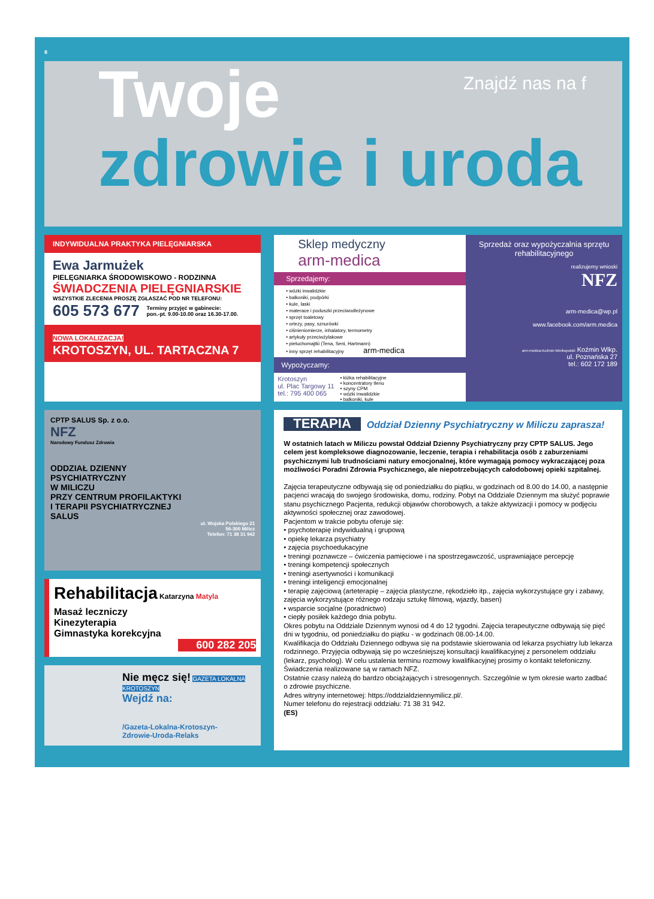8
Znajdź nas na f
Twoje
zdrowie i uroda
INDYWIDUALNA PRAKTYKA PIELĘGNIARSKA
Ewa Jarmużek
PIELĘGNIARKA ŚRODOWISKOWO - RODZINNA
ŚWIADCZENIA PIELĘGNIARSKIE
WSZYSTKIE ZLECENIA PROSZĘ ZGŁASZAĆ POD NR TELEFONU:
605 573 677 Terminy przyjęć w gabinecie:
pon.-pt. 9.00-10.00 oraz 16.30-17.00.
NOWA LOKALIZACJA!
KROTOSZYN, UL. TARTACZNA 7
CPTP SALUS Sp. z o.o.
NFZ
Narodowy Fundusz Zdrowia
ODDZIAŁ DZIENNY
PSYCHIATRYCZNY
W MILICZU
PRZY CENTRUM PROFILAKTYKI
I TERAPII PSYCHIATRYCZNEJ
SALUS
ul. Wojska Polskiego 21
56-300 Milicz
Telefon: 71 38 31 942
Rehabilitacja Katarzyna Matyla
Masaż leczniczy
Kinezyterapia
Gimnastyka korekcyjna
600 282 205
Nie męcz się! GAZETA LOKALNA KROTOSZYN
Wejdź na:
/Gazeta-Lokalna-Krotoszyn-
Zdrowie-Uroda-Relaks
Sklep medyczny
arm-medica
Sprzedajemy:
• wózki inwalidzkie
• balkoniki, podpórki
• kule, laski
• materace i poduszki przeciwodleżynowe
• sprzęt toaletowy
• ortezy, pasy, sznurówki
• ciśnieniomierze, inhalatory, termometry
• artykuły przeciwżylakowe
• pieluchomajtki (Tena, Seni, Hartmann)
• inny sprzęt rehabilitacyjny arm-medica
Wypożyczamy:
Krotoszyn
ul. Plac Targowy 11
tel.: 795 400 065
• łóżka rehabilitacyjne
• koncentratory tlenu
• szyny CPM
• wózki inwalidzkie
• balkoniki, kule
Sprzedaż oraz wypożyczalnia sprzętu rehabilitacyjnego
realizujemy wnioski
NFZ
arm-medica@wp.pl
www.facebook.com/arm.medica
arm-medica-Koźmin-Wielkopolski Koźmin Wlkp.
ul. Poznańska 27
tel.: 602 172 189
TERAPIA
Oddział Dzienny Psychiatryczny w Miliczu zaprasza!
W ostatnich latach w Miliczu powstał Oddział Dzienny Psychiatryczny przy CPTP SALUS. Jego celem jest kompleksowe diagnozowanie, leczenie, terapia i rehabilitacja osób z zaburzeniami psychicznymi lub trudnościami natury emocjonalnej, które wymagają pomocy wykraczającej poza możliwości Poradni Zdrowia Psychicznego, ale niepotrze­bujących całodobowej opieki szpitalnej.
Zajęcia terapeutyczne odbywają się od poniedziałku do piątku, w godzinach od 8.00 do 14.00, a następnie pacjenci wracają do swojego środowiska, domu, rodziny. Pobyt na Oddziale Dziennym ma służyć poprawie stanu psychicznego Pacjenta, redukcji objawów chorobowych, a także aktywizacji i pomocy w podjęciu aktywności społecznej oraz zawodowej.
Pacjentom w trakcie pobytu oferuje się:
• psychoterapię indywidualną i grupową
• opiekę lekarza psychiatry
• zajęcia psychoedukacyjne
• treningi poznawcze – ćwiczenia pamięciowe i na spostrzegawczość, usprawniające percepcję
• treningi kompetencji społecznych
• treningi asertywności i komunikacji
• treningi inteligencji emocjonalnej
• terapię zajęciową (arteterapię – zajęcia plastyczne, rękodzieło itp., zajęcia wykorzystujące gry i zabawy, zajęcia wykorzystujące różnego rodzaju sztukę filmową, wjazdy, basen)
• wsparcie socjalne (poradnictwo)
• ciepły posiłek każdego dnia pobytu.
Okres pobytu na Oddziale Dziennym wynosi od 4 do 12 tygodni. Zajęcia terapeutyczne odbywają się pięć dni w tygodniu, od poniedziałku do piątku - w godzinach 08.00-14.00.
Kwalifikacja do Oddziału Dziennego odbywa się na podstawie skierowania od lekarza psychiatry lub lekarza rodzinnego. Przyjęcia odbywają się po wcześniejszej konsultacji kwalifikacyjnej z personelem oddziału (lekarz, psycholog). W celu ustalenia terminu rozmowy kwalifikacyjnej prosimy o kontakt telefoniczny. Świadczenia realizowane są w ramach NFZ.
Ostatnie czasy należą do bardzo obciążających i stresogennych. Szczególnie w tym okresie warto zadbać o zdrowie psychiczne.
Adres witryny internetowej: https://oddzialdziennymilicz.pl/.
Numer telefonu do rejestracji oddziału: 71 38 31 942.
(ES)